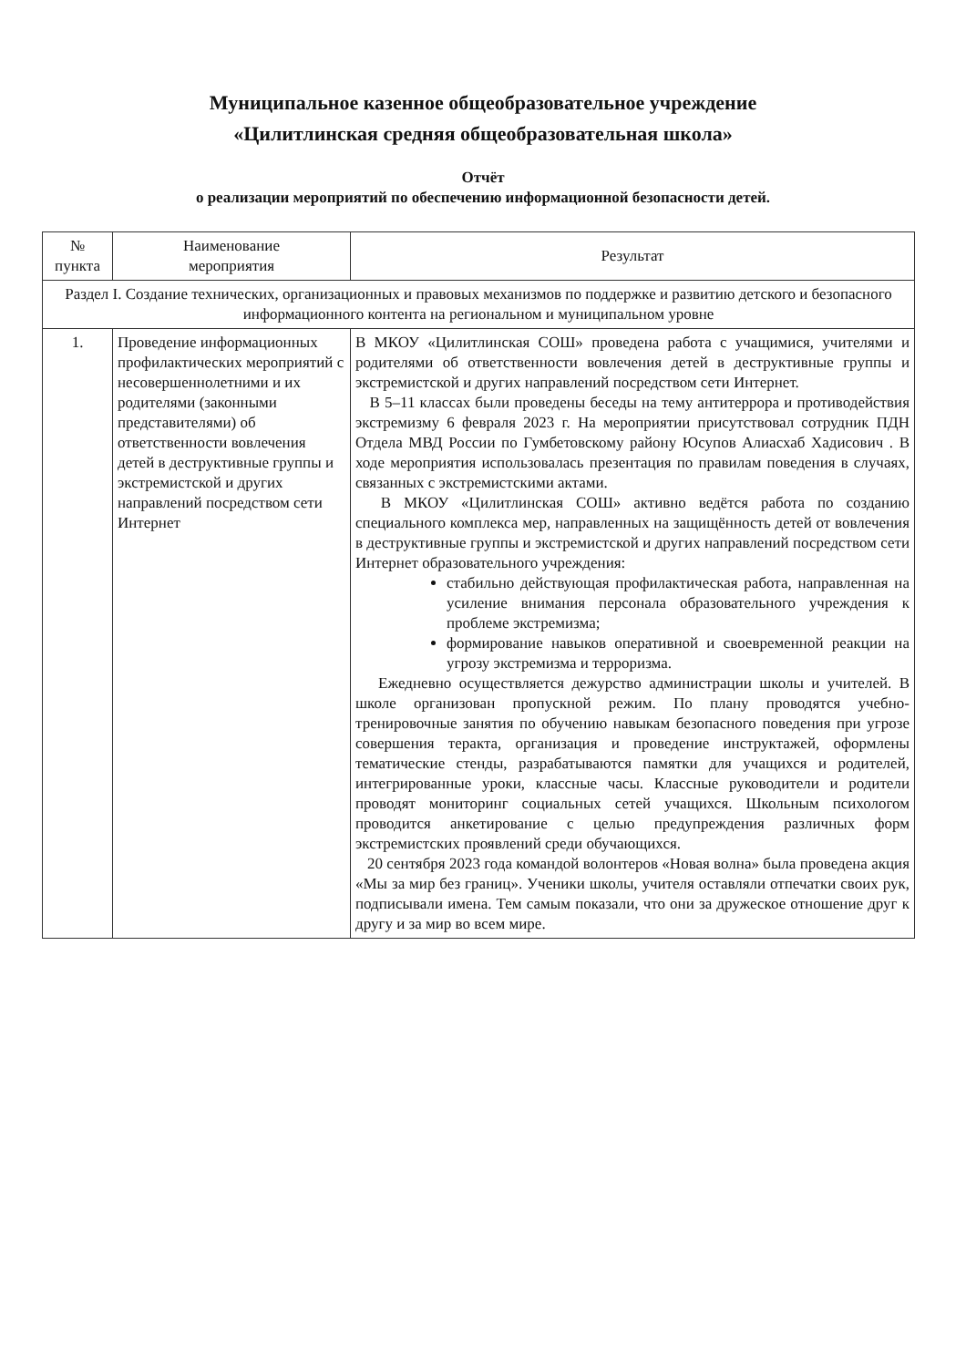Муниципальное казенное общеобразовательное учреждение
«Цилитлинская средняя общеобразовательная школа»
Отчёт
о реализации мероприятий по обеспечению информационной безопасности детей.
| № пункта | Наименование мероприятия | Результат |
| --- | --- | --- |
| Раздел I. Создание технических, организационных и правовых механизмов по поддержке и развитию детского и безопасного информационного контента на региональном и муниципальном уровне | | |
| 1. | Проведение информационных профилактических мероприятий с несовершеннолетними и их родителями (законными представителями) об ответственности вовлечения детей в деструктивные группы и экстремистской и других направлений посредством сети Интернет | В МКОУ «Цилитлинская СОШ» проведена работа с учащимися, учителями и родителями об ответственности вовлечения детей в деструктивные группы и экстремистской и других направлений посредством сети Интернет. В 5–11 классах были проведены беседы на тему антитеррора и противодействия экстремизму 6 февраля 2023 г. На мероприятии присутствовал сотрудник ПДН Отдела МВД России по Гумбетовскому району Юсупов Алиасхаб Хадисович . В ходе мероприятия использовалась презентация по правилам поведения в случаях, связанных с экстремистскими актами. В МКОУ «Цилитлинская СОШ» активно ведётся работа по созданию специального комплекса мер, направленных на защищённость детей от вовлечения в деструктивные группы и экстремистской и других направлений посредством сети Интернет образовательного учреждения: стабильно действующая профилактическая работа, направленная на усиление внимания персонала образовательного учреждения к проблеме экстремизма; формирование навыков оперативной и своевременной реакции на угрозу экстремизма и терроризма. Ежедневно осуществляется дежурство администрации школы и учителей. В школе организован пропускной режим. По плану проводятся учебно-тренировочные занятия по обучению навыкам безопасного поведения при угрозе совершения теракта, организация и проведение инструктажей, оформлены тематические стенды, разрабатываются памятки для учащихся и родителей, интегрированные уроки, классные часы. Классные руководители и родители проводят мониторинг социальных сетей учащихся. Школьным психологом проводится анкетирование с целью предупреждения различных форм экстремистских проявлений среди обучающихся. 20 сентября 2023 года командой волонтеров «Новая волна» была проведена акция «Мы за мир без границ». Ученики школы, учителя оставляли отпечатки своих рук, подписывали имена. Тем самым показали, что они за дружеское отношение друг к другу и за мир во всем мире. |